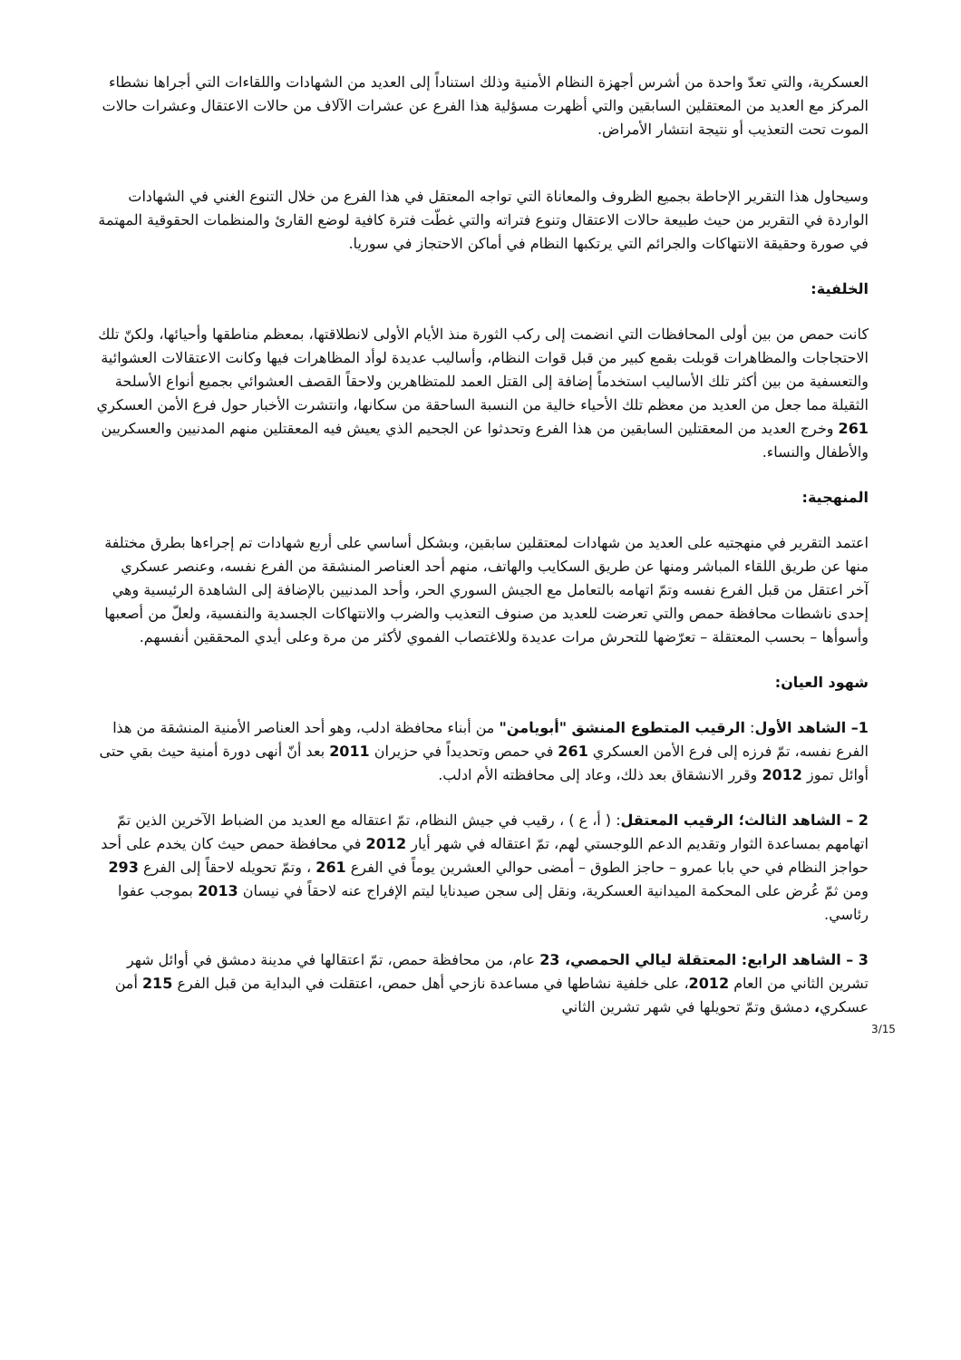العسكرية، والتي تعدّ واحدة من أشرس أجهزة النظام الأمنية وذلك استناداً إلى العديد من الشهادات واللقاءات التي أجراها نشطاء المركز مع العديد من المعتقلين السابقين والتي أظهرت مسؤلية هذا الفرع عن عشرات الآلاف من حالات الاعتقال وعشرات حالات الموت تحت التعذيب أو نتيجة انتشار الأمراض.
وسيحاول هذا التقرير الإحاطة بجميع الظروف والمعاناة التي تواجه المعتقل في هذا الفرع من خلال التنوع الغني في الشهادات الواردة في التقرير من حيث طبيعة حالات الاعتقال وتنوع فتراته والتي غطّت فترة كافية لوضع القارئ والمنظمات الحقوقية المهتمة في صورة وحقيقة الانتهاكات والجرائم التي يرتكبها النظام في أماكن الاحتجاز في سوريا.
الخلفية:
كانت حمص من بين أولى المحافظات التي انضمت إلى ركب الثورة منذ الأيام الأولى لانطلاقتها، بمعظم مناطقها وأحيائها، ولكنّ تلك الاحتجاجات والمظاهرات قوبلت بقمع كبير من قبل قوات النظام، وأساليب عديدة لوأد المظاهرات فيها وكانت الاعتقالات العشوائية والتعسفية من بين أكثر تلك الأساليب استخدماً إضافة إلى القتل العمد للمتظاهرين ولاحقاً القصف العشوائي بجميع أنواع الأسلحة الثقيلة مما جعل من العديد من معظم تلك الأحياء خالية من النسبة الساحقة من سكانها، وانتشرت الأخبار حول فرع الأمن العسكري 261 وخرج العديد من المعقتلين السابقين من هذا الفرع وتحدثوا عن الجحيم الذي يعيش فيه المعقتلين منهم المدنيين والعسكريين والأطفال والنساء.
المنهجية:
اعتمد التقرير في منهجتيه على العديد من شهادات لمعتقلين سابقين، وبشكل أساسي على أربع شهادات تم إجراءها بطرق مختلفة منها عن طريق اللقاء المباشر ومنها عن طريق السكايب والهاتف، منهم أحد العناصر المنشقة من الفرع نفسه، وعنصر عسكري آخر اعتقل من قبل الفرع نفسه وتمّ اتهامه بالتعامل مع الجيش السوري الحر، وأحد المدنيين بالإضافة إلى الشاهدة الرئيسية وهي إحدى ناشطات محافظة حمص والتي تعرضت للعديد من صنوف التعذيب والضرب والانتهاكات الجسدية والنفسية، ولعلّ من أصعبها وأسوأها – بحسب المعتقلة – تعرّضها للتحرش مرات عديدة وللاغتصاب الفموي لأكثر من مرة وعلى أيدي المحققين أنفسهم.
شهود العيان:
1– الشاهد الأول: الرقيب المتطوع المنشق "أبويامن" من أبناء محافظة ادلب، وهو أحد العناصر الأمنية المنشقة من هذا الفرع نفسه، تمّ فرزه إلى فرع الأمن العسكري 261 في حمص وتحديداً في حزيران 2011 بعد أنّ أنهى دورة أمنية حيث بقي حتى أوائل تموز 2012 وقرر الانشقاق بعد ذلك، وعاد إلى محافظته الأم ادلب.
2 – الشاهد الثالث؛ الرقيب المعتقل: ( أ، ع ) ، رقيب في جيش النظام، تمّ اعتقاله مع العديد من الضباط الآخرين الذين تمّ اتهامهم بمساعدة الثوار وتقديم الدعم اللوجستي لهم، تمّ اعتقاله في شهر أيار 2012 في محافظة حمص حيث كان يخدم على أحد حواجز النظام في حي بابا عمرو – حاجز الطوق – أمضى حوالي العشرين يوماً في الفرع 261 ، وتمّ تحويله لاحقاً إلى الفرع 293 ومن ثمّ عُرض على المحكمة الميدانية العسكرية، ونقل إلى سجن صيدنايا ليتم الإفراج عنه لاحقاً في نيسان 2013 بموجب عفوا رئاسي.
3 – الشاهد الرابع: المعتقلة ليالي الحمصي، 23 عام، من محافظة حمص، تمّ اعتقالها في مدينة دمشق في أوائل شهر تشرين الثاني من العام 2012، على خلفية نشاطها في مساعدة نازحي أهل حمص، اعتقلت في البداية من قبل الفرع 215 أمن عسكري، دمشق وتمّ تحويلها في شهر تشرين الثاني
3/15